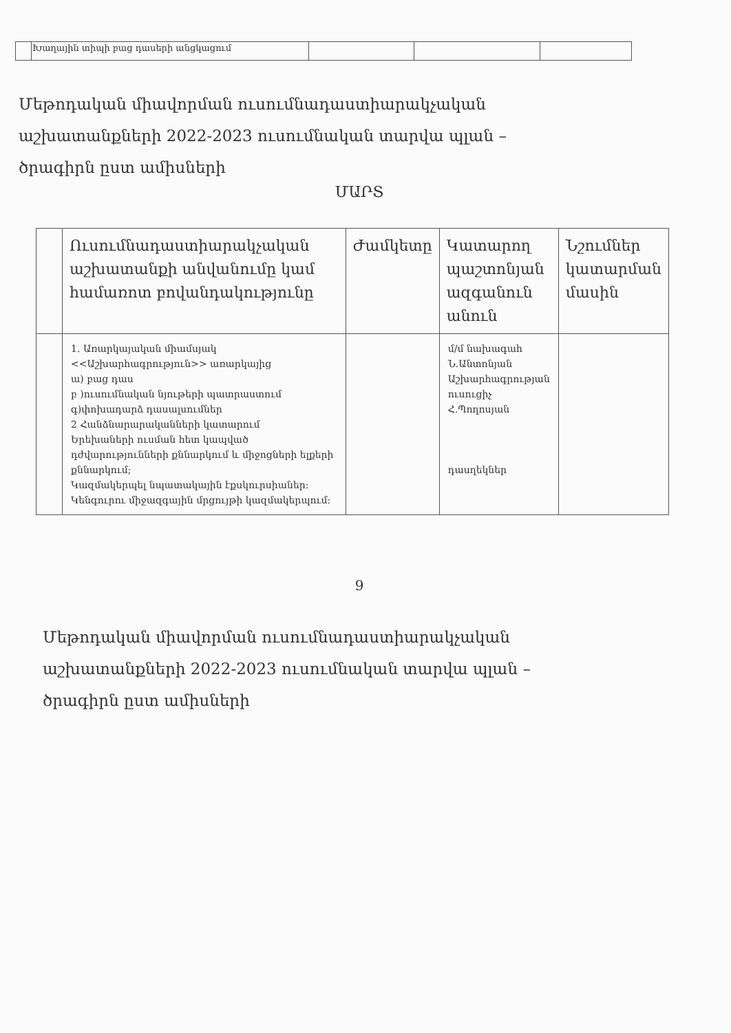| | Խաղային տիպի բաց դասերի անցկացում | | | |
Մեթոդական միավորման ուսումնադաստիարակչական
աշխատանքների 2022-2023 ուսումնական տարվա պլան –
ծրագիրն ըստ ամիսների
ՄԱՐՏ
| | Ուսումնադաստիարակչական աշխատանքի անվանումը կամ համառոտ բովանդակությունը | Ժամկետը | Կատարող պաշտոնյան ազգանուն անուն | Նշումներ կատարման մասին |
| --- | --- | --- | --- | --- |
| | 1. Առարկայական միամսյակ <<Աշխարհագրություն>> առարկայից ա) բաց դաս բ )ուսումնական նյութերի պատրաստում գ)փոխադարձ դասալսումներ 2 Հանձնարարականների կատարում Երեխաների ուսման հետ կապված դժվարությունների քննարկում և միջոցների ելքերի քննարկում; Կազմակերպել նպատակային էքսկուրսիաներ: Կենգուրու միջազգային մրցույթի կազմակերպում: | | մ/մ նախագահ Ն.Անտոնյան Աշխարհագրության ուսուցիչ Հ.Պողոսյան դասղեկներ | |
9
Մեթոդական միավորման ուսումնադաստիարակչական
աշխատանքների 2022-2023 ուսումնական տարվա պլան –
ծրագիրն ըստ ամիսների